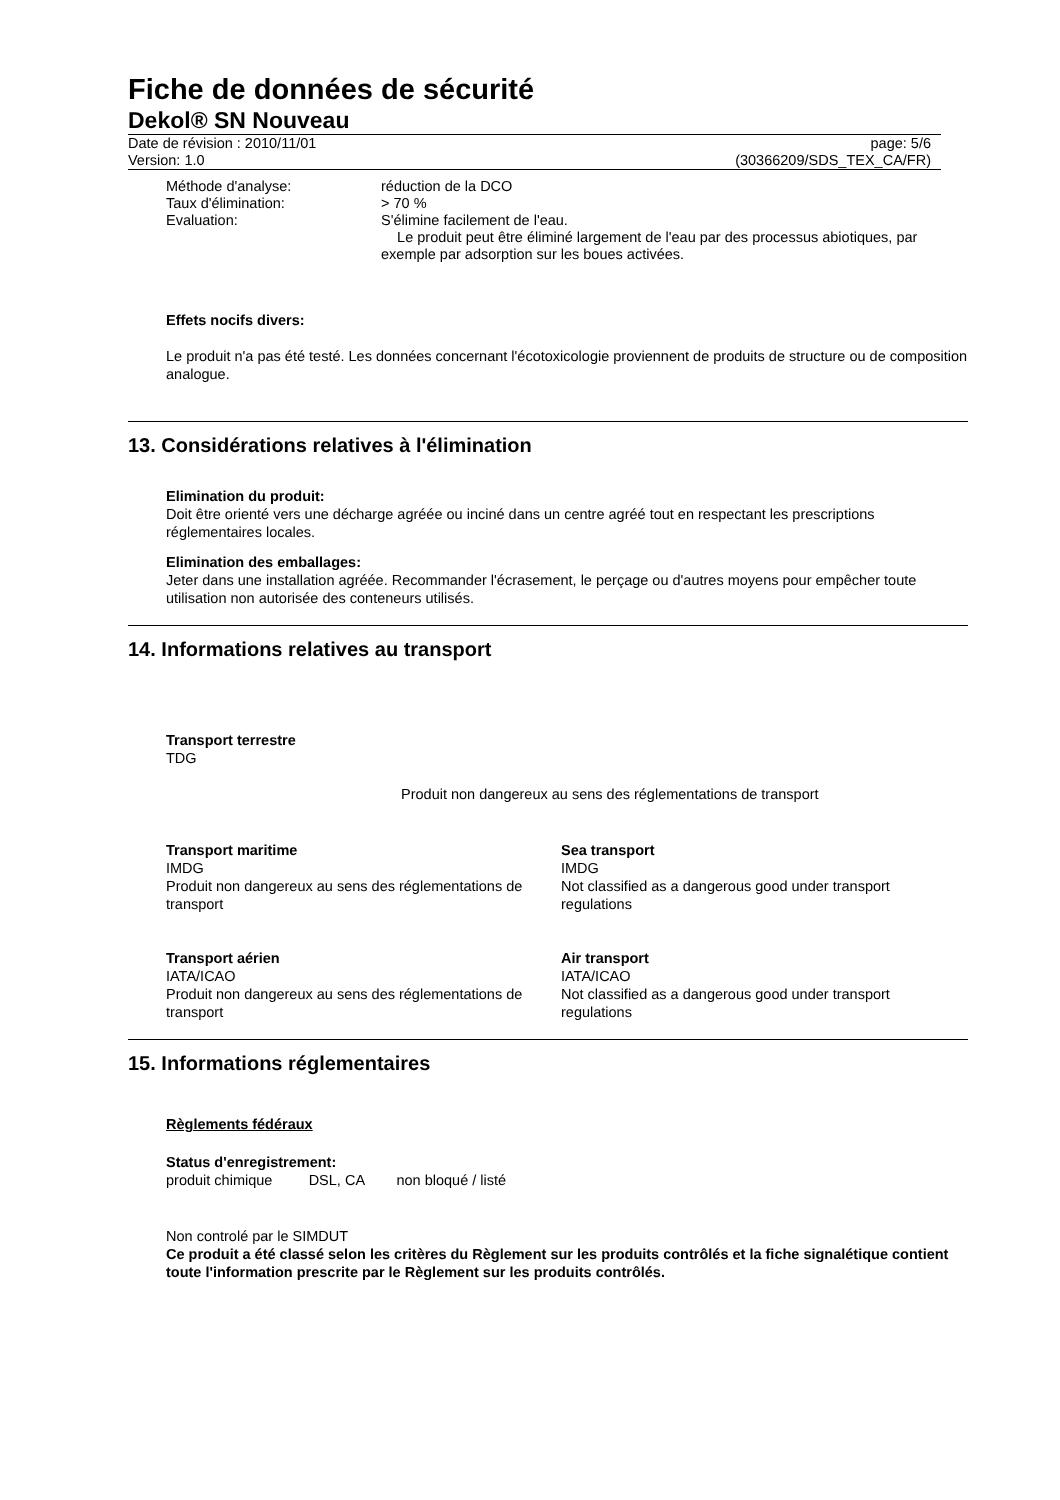Fiche de données de sécurité
Dekol® SN Nouveau
Date de révision : 2010/11/01
Version: 1.0
page: 5/6
(30366209/SDS_TEX_CA/FR)
Méthode d'analyse: réduction de la DCO
Taux d'élimination: > 70 %
Evaluation: S'élimine facilement de l'eau.
Le produit peut être éliminé largement de l'eau par des processus abiotiques, par exemple par adsorption sur les boues activées.
Effets nocifs divers:
Le produit n'a pas été testé. Les données concernant l'écotoxicologie proviennent de produits de structure ou de composition analogue.
13. Considérations relatives à l'élimination
Elimination du produit:
Doit être orienté vers une décharge agréée ou inciné dans un centre agréé tout en respectant les prescriptions réglementaires locales.
Elimination des emballages:
Jeter dans une installation agréée. Recommander l'écrasement, le perçage ou d'autres moyens pour empêcher toute utilisation non autorisée des conteneurs utilisés.
14. Informations relatives au transport
Transport terrestre
TDG
Produit non dangereux au sens des réglementations de transport
Transport maritime
IMDG
Produit non dangereux au sens des réglementations de transport
Sea transport
IMDG
Not classified as a dangerous good under transport regulations
Transport aérien
IATA/ICAO
Produit non dangereux au sens des réglementations de transport
Air transport
IATA/ICAO
Not classified as a dangerous good under transport regulations
15. Informations réglementaires
Règlements fédéraux
Status d'enregistrement:
produit chimique DSL, CA non bloqué / listé
Non controlé par le SIMDUT
Ce produit a été classé selon les critères du Règlement sur les produits contrôlés et la fiche signalétique contient toute l'information prescrite par le Règlement sur les produits contrôlés.